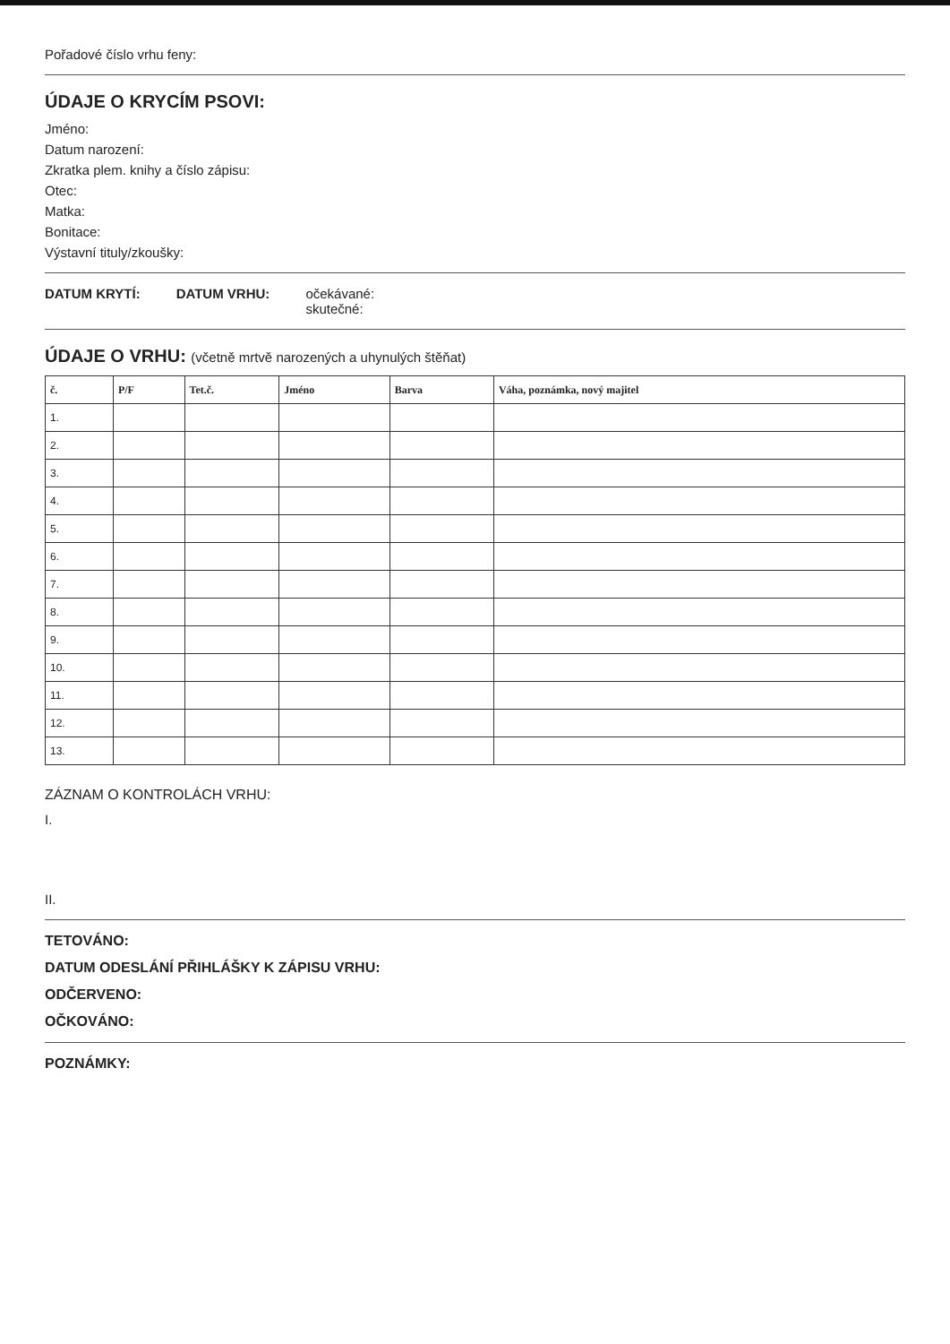Pořadové číslo vrhu feny:
ÚDAJE O KRYCÍM PSOVI:
Jméno:
Datum narození:
Zkratka plem. knihy a číslo zápisu:
Otec:
Matka:
Bonitace:
Výstavní tituly/zkoušky:
DATUM KRYTÍ: DATUM VRHU: očekávané:
skutečné:
ÚDAJE O VRHU: (včetně mrtvě narozených a uhynulých štěňat)
| č. | P/F | Tet.č. | Jméno | Barva | Váha, poznámka, nový majitel |
| --- | --- | --- | --- | --- | --- |
| 1. | | | | | |
| 2. | | | | | |
| 3. | | | | | |
| 4. | | | | | |
| 5. | | | | | |
| 6. | | | | | |
| 7. | | | | | |
| 8. | | | | | |
| 9. | | | | | |
| 10. | | | | | |
| 11. | | | | | |
| 12. | | | | | |
| 13. | | | | | |
ZÁZNAM O KONTROLÁCH VRHU:
I.
II.
TETOVÁNO:
DATUM ODESLÁNÍ PŘIHLÁŠKY K ZÁPISU VRHU:
ODČERVENO:
OČKOVÁNO:
POZNÁMKY: